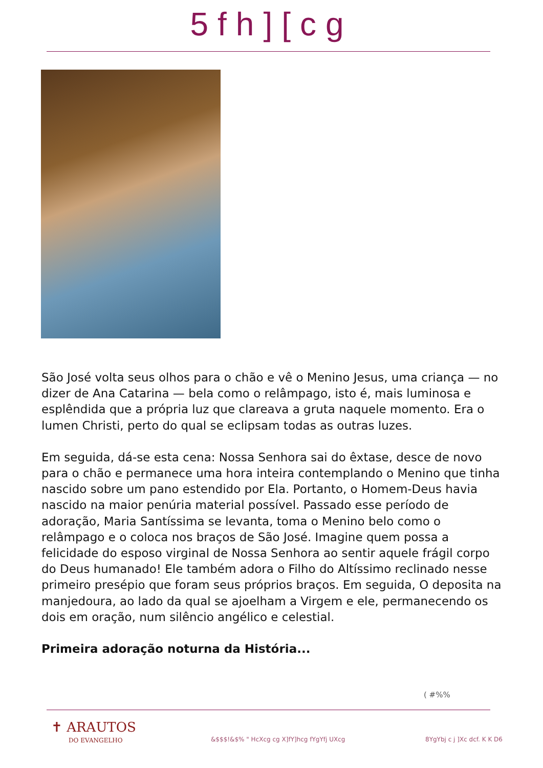5fh][cg
São José volta seus olhos para o chão e vê o Menino Jesus, uma criança — no dizer de Ana Catarina — bela como o relâmpago, isto é, mais luminosa e esplêndida que a própria luz que clareava a gruta naquele momento. Era o lumen Christi, perto do qual se eclipsam todas as outras luzes.
Em seguida, dá-se esta cena: Nossa Senhora sai do êxtase, desce de novo para o chão e permanece uma hora inteira contemplando o Menino que tinha nascido sobre um pano estendido por Ela. Portanto, o Homem-Deus havia nascido na maior penúria material possível. Passado esse período de adoração, Maria Santíssima se levanta, toma o Menino belo como o relâmpago e o coloca nos braços de São José. Imagine quem possa a felicidade do esposo virginal de Nossa Senhora ao sentir aquele frágil corpo do Deus humanado! Ele também adora o Filho do Altíssimo reclinado nesse primeiro presépio que foram seus próprios braços. Em seguida, O deposita na manjedoura, ao lado da qual se ajoelham a Virgem e ele, permanecendo os dois em oração, num silêncio angélico e celestial.
Primeira adoração noturna da História...
( #%%
✝ ARAUTOS
DO EVANGELHO
&$$$!&$% " HcXcg cg X]fY]hcg fYgYfj UXcg 8YgYbj c j ]Xc dcf. K K D6